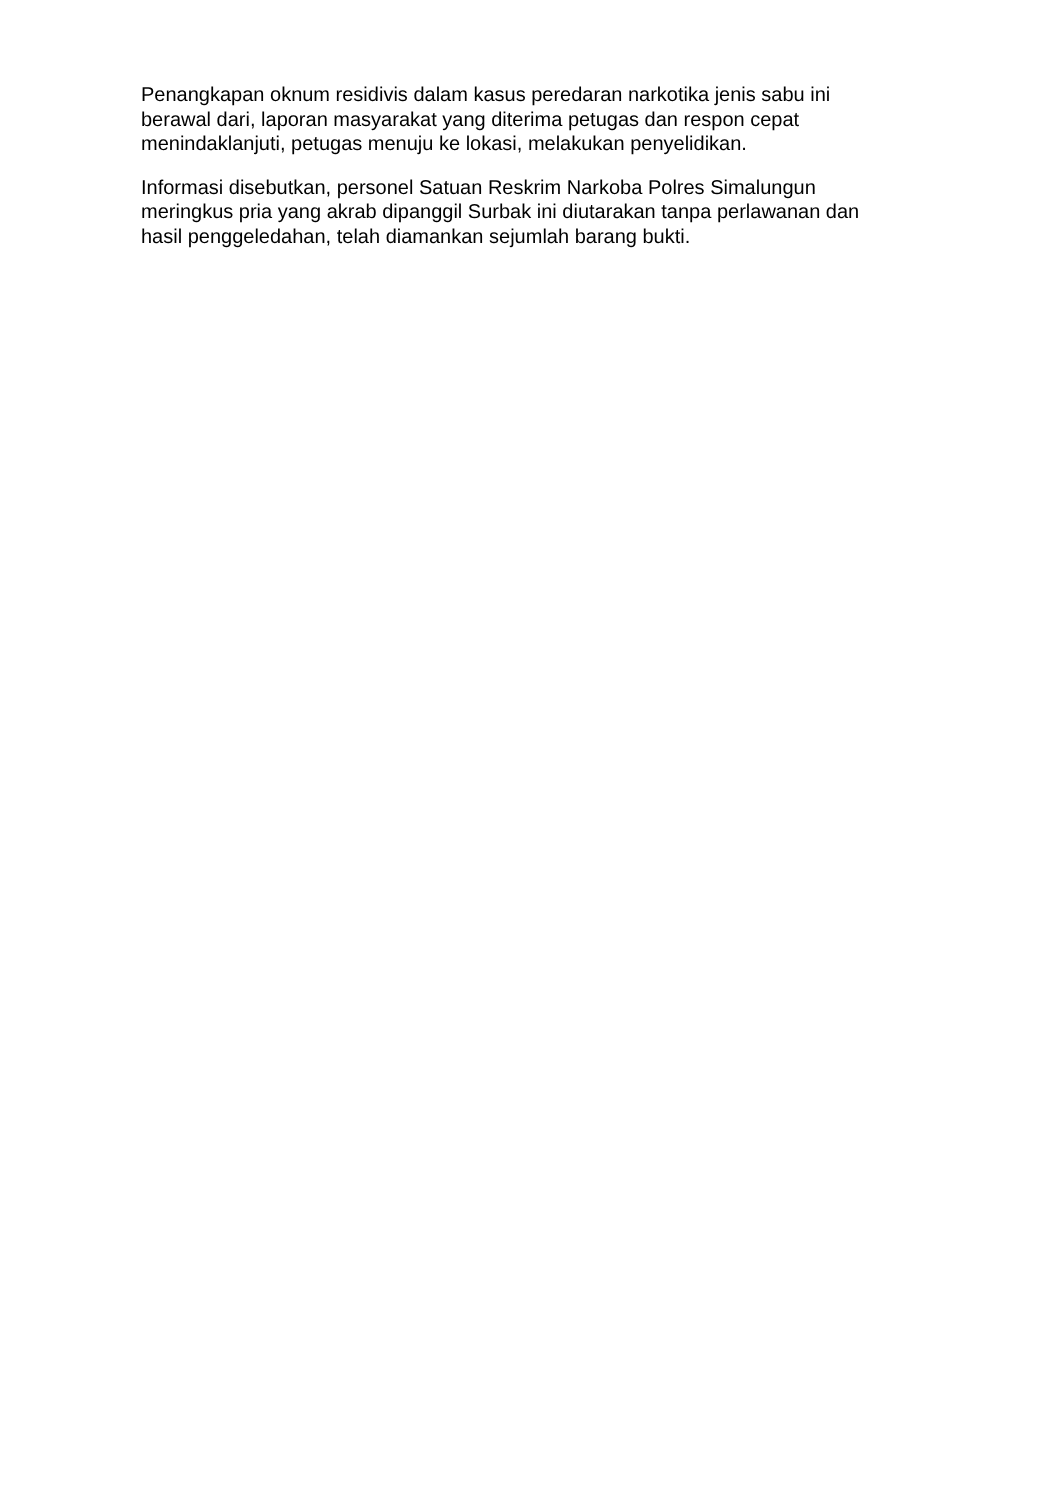Penangkapan oknum residivis dalam kasus peredaran narkotika jenis sabu ini
berawal dari, laporan masyarakat yang diterima petugas dan respon cepat
menindaklanjuti, petugas menuju ke lokasi, melakukan penyelidikan.
Informasi disebutkan, personel Satuan Reskrim Narkoba Polres Simalungun
meringkus pria yang akrab dipanggil Surbak ini diutarakan tanpa perlawanan dan
hasil penggeledahan, telah diamankan sejumlah barang bukti.